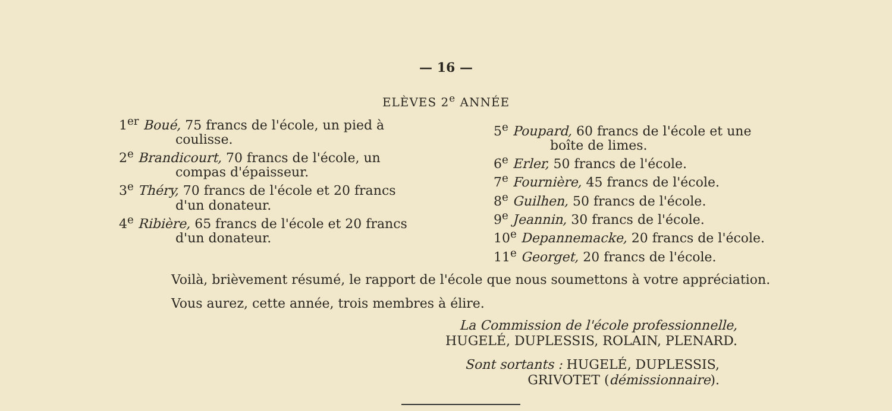— 16 —
ELÈVES 2<sup>e</sup> ANNÉE
1<sup>er</sup> Boué, 75 francs de l'école, un pied à
coulisse.
2<sup>e</sup> Brandicourt, 70 francs de l'école, un
compas d'épaisseur.
3<sup>e</sup> Théry, 70 francs de l'école et 20 francs
d'un donateur.
4<sup>e</sup> Ribière, 65 francs de l'école et 20 francs
d'un donateur.
5<sup>e</sup> Poupard, 60 francs de l'école et une
boîte de limes.
6<sup>e</sup> Erler, 50 francs de l'école.
7<sup>e</sup> Fournière, 45 francs de l'école.
8<sup>e</sup> Guilhen, 50 francs de l'école.
9<sup>e</sup> Jeannin, 30 francs de l'école.
10<sup>e</sup> Depannemacke, 20 francs de l'école.
11<sup>e</sup> Georget, 20 francs de l'école.
Voilà, brièvement résumé, le rapport de l'école que nous soumettons à votre appréciation.
Vous aurez, cette année, trois membres à élire.
La Commission de l'école professionnelle,
HUGELÉ, DUPLESSIS, ROLAIN, PLENARD.
Sont sortants : HUGELÉ, DUPLESSIS,
GRIVOTET (démissionnaire).